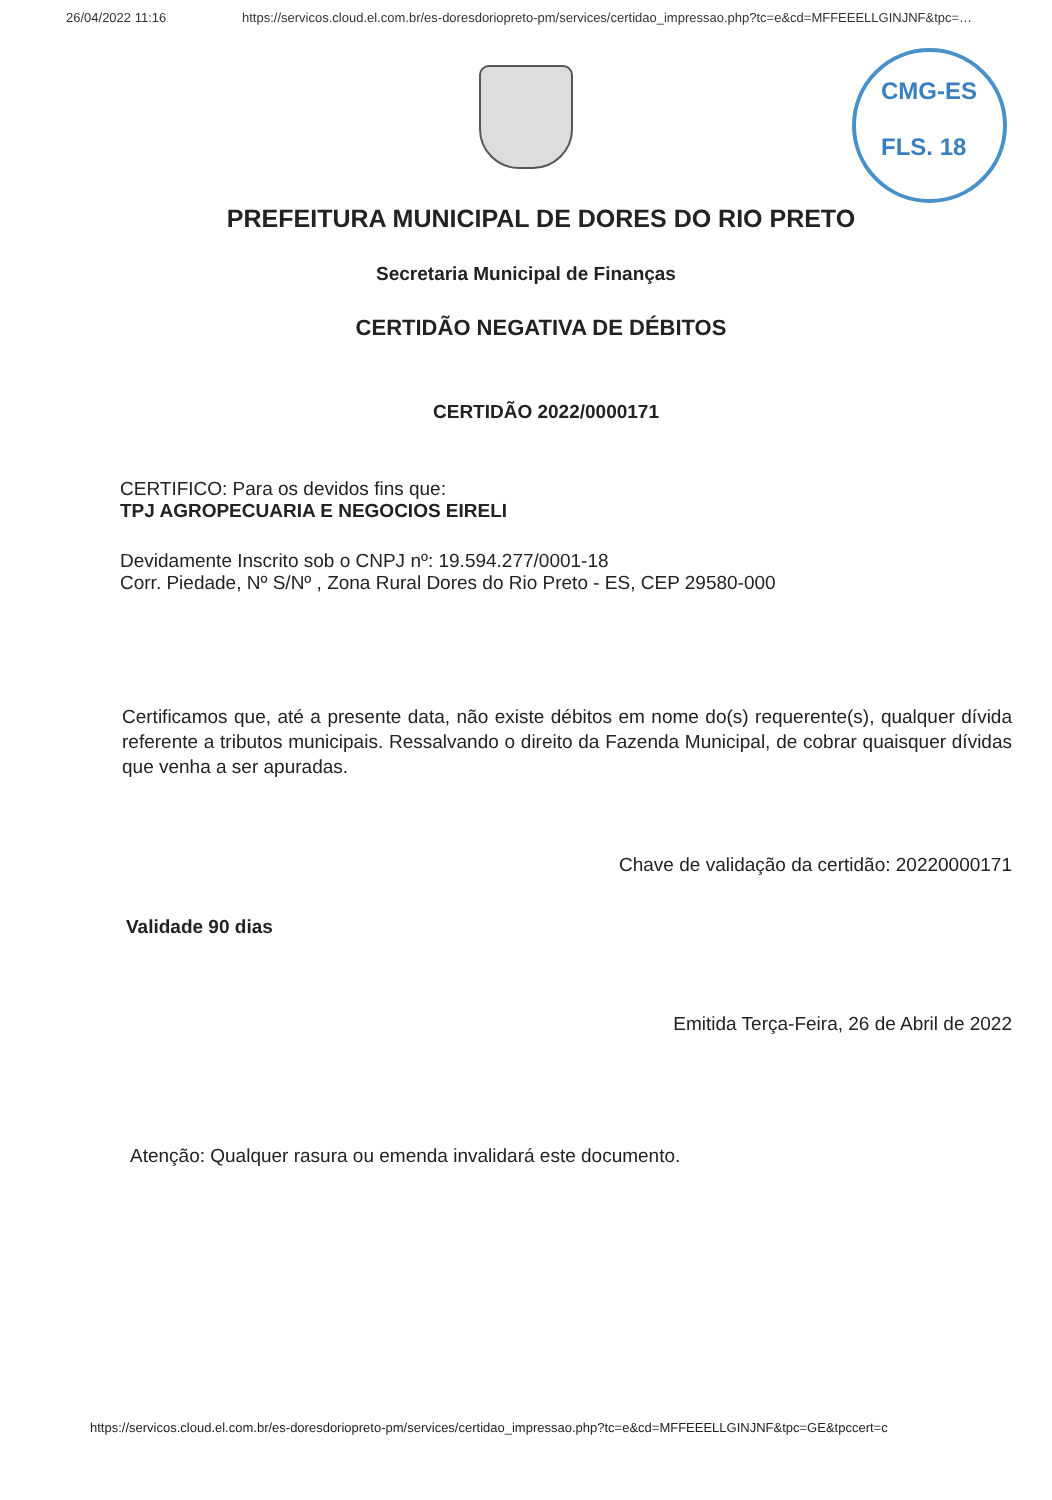26/04/2022 11:16 https://servicos.cloud.el.com.br/es-doresdoriopreto-pm/services/certidao_impressao.php?tc=e&cd=MFFEEELLGINJNF&tpc=…
CMG-ES
FLS. 18
PREFEITURA MUNICIPAL DE DORES DO RIO PRETO
Secretaria Municipal de Finanças
CERTIDÃO NEGATIVA DE DÉBITOS
CERTIDÃO 2022/0000171
CERTIFICO: Para os devidos fins que:
TPJ AGROPECUARIA E NEGOCIOS EIRELI
Devidamente Inscrito sob o CNPJ nº: 19.594.277/0001-18
Corr. Piedade, Nº S/Nº , Zona Rural Dores do Rio Preto - ES, CEP 29580-000
Certificamos que, até a presente data, não existe débitos em nome do(s) requerente(s), qualquer dívida referente a tributos municipais. Ressalvando o direito da Fazenda Municipal, de cobrar quaisquer dívidas que venha a ser apuradas.
Chave de validação da certidão: 20220000171
Validade 90 dias
Emitida Terça-Feira, 26 de Abril de 2022
Atenção: Qualquer rasura ou emenda invalidará este documento.
https://servicos.cloud.el.com.br/es-doresdoriopreto-pm/services/certidao_impressao.php?tc=e&cd=MFFEEELLGINJNF&tpc=GE&tpccert=c